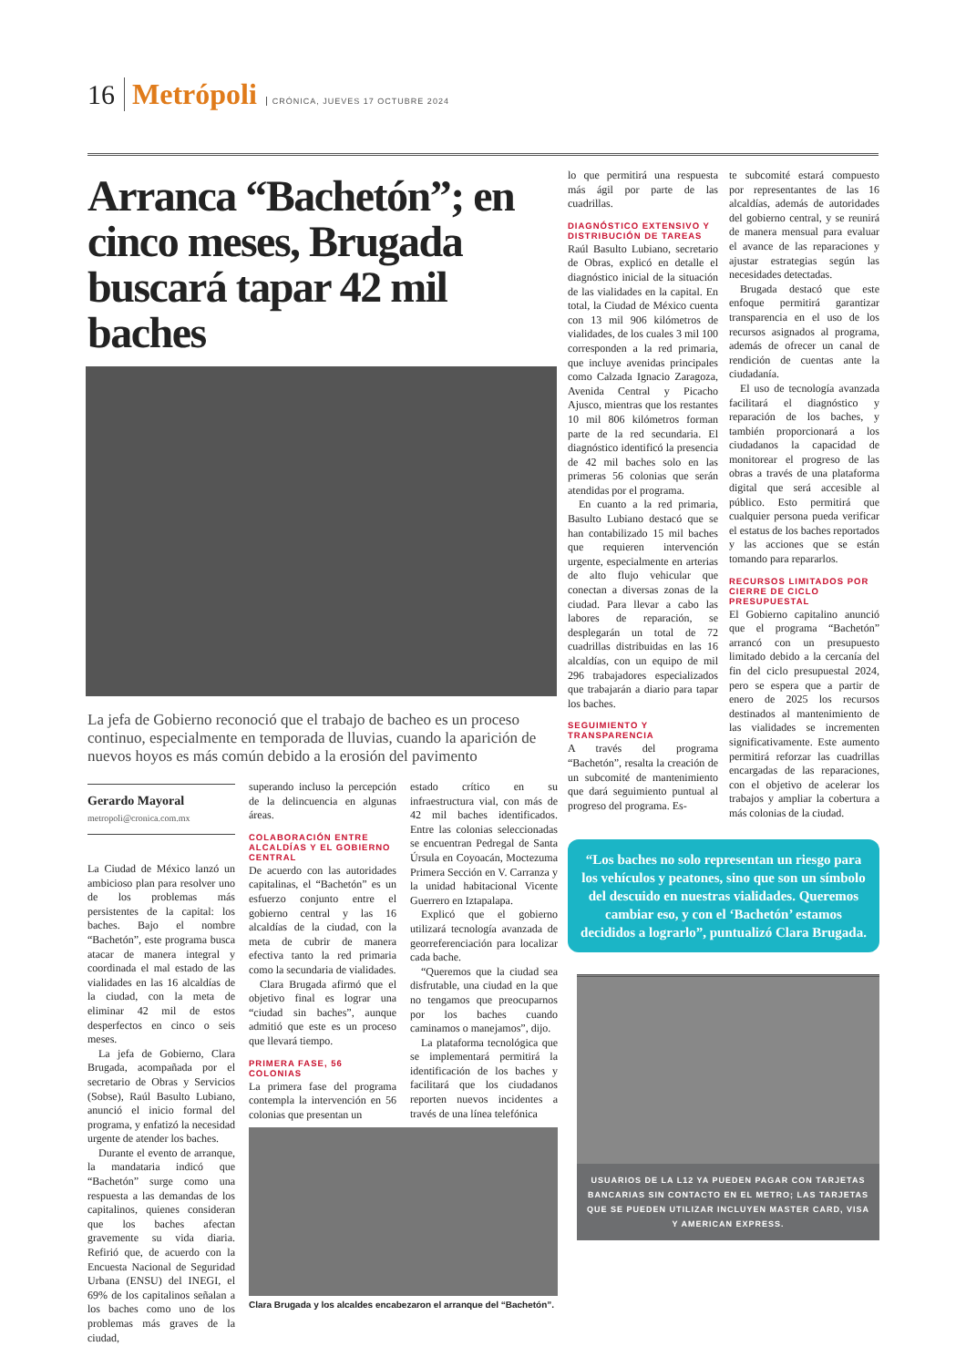16 Metrópoli CRÓNICA, JUEVES 17 OCTUBRE 2024
Arranca “Bachetón”; en cinco meses, Brugada buscará tapar 42 mil baches
La jefa de Gobierno reconoció que el trabajo de bacheo es un proceso continuo, especialmente en temporada de lluvias, cuando la aparición de nuevos hoyos es más común debido a la erosión del pavimento
Gerardo Mayoral
metropoli@cronica.com.mx
La Ciudad de México lanzó un ambicioso plan para resolver uno de los problemas más persistentes de la capital: los baches. Bajo el nombre “Bachetón”, este programa busca atacar de manera integral y coordinada el mal estado de las vialidades en las 16 alcaldías de la ciudad, con la meta de eliminar 42 mil de estos desperfectos en cinco o seis meses.
La jefa de Gobierno, Clara Brugada, acompañada por el secretario de Obras y Servicios (Sobse), Raúl Basulto Lubiano, anunció el inicio formal del programa, y enfatizó la necesidad urgente de atender los baches.
Durante el evento de arranque, la mandataria indicó que “Bachetón” surge como una respuesta a las demandas de los capitalinos, quienes consideran que los baches afectan gravemente su vida diaria. Refirió que, de acuerdo con la Encuesta Nacional de Seguridad Urbana (ENSU) del INEGI, el 69% de los capitalinos señalan a los baches como uno de los problemas más graves de la ciudad,
superando incluso la percepción de la delincuencia en algunas áreas.
COLABORACIÓN ENTRE ALCALDÍAS Y EL GOBIERNO CENTRAL
De acuerdo con las autoridades capitalinas, el “Bachetón” es un esfuerzo conjunto entre el gobierno central y las 16 alcaldías de la ciudad, con la meta de cubrir de manera efectiva tanto la red primaria como la secundaria de vialidades.
Clara Brugada afirmó que el objetivo final es lograr una “ciudad sin baches”, aunque admitió que este es un proceso que llevará tiempo.
PRIMERA FASE, 56 COLONIAS
La primera fase del programa contempla la intervención en 56 colonias que presentan un
estado crítico en su infraestructura vial, con más de 42 mil baches identificados. Entre las colonias seleccionadas se encuentran Pedregal de Santa Úrsula en Coyoacán, Moctezuma Primera Sección en V. Carranza y la unidad habitacional Vicente Guerrero en Iztapalapa.
Explicó que el gobierno utilizará tecnología avanzada de georreferenciación para localizar cada bache.
“Queremos que la ciudad sea disfrutable, una ciudad en la que no tengamos que preocuparnos por los baches cuando caminamos o manejamos”, dijo.
La plataforma tecnológica que se implementará permitirá la identificación de los baches y facilitará que los ciudadanos reporten nuevos incidentes a través de una línea telefónica
Clara Brugada y los alcaldes encabezaron el arranque del “Bachetón”.
lo que permitirá una respuesta más ágil por parte de las cuadrillas.
DIAGNÓSTICO EXTENSIVO Y DISTRIBUCIÓN DE TAREAS
Raúl Basulto Lubiano, secretario de Obras, explicó en detalle el diagnóstico inicial de la situación de las vialidades en la capital. En total, la Ciudad de México cuenta con 13 mil 906 kilómetros de vialidades, de los cuales 3 mil 100 corresponden a la red primaria, que incluye avenidas principales como Calzada Ignacio Zaragoza, Avenida Central y Picacho Ajusco, mientras que los restantes 10 mil 806 kilómetros forman parte de la red secundaria. El diagnóstico identificó la presencia de 42 mil baches solo en las primeras 56 colonias que serán atendidas por el programa.
En cuanto a la red primaria, Basulto Lubiano destacó que se han contabilizado 15 mil baches que requieren intervención urgente, especialmente en arterias de alto flujo vehicular que conectan a diversas zonas de la ciudad. Para llevar a cabo las labores de reparación, se desplegarán un total de 72 cuadrillas distribuidas en las 16 alcaldías, con un equipo de mil 296 trabajadores especializados que trabajarán a diario para tapar los baches.
SEGUIMIENTO Y TRANSPARENCIA
A través del programa “Bachetón”, resalta la creación de un subcomité de mantenimiento que dará seguimiento puntual al progreso del programa. Es-
te subcomité estará compuesto por representantes de las 16 alcaldías, además de autoridades del gobierno central, y se reunirá de manera mensual para evaluar el avance de las reparaciones y ajustar estrategias según las necesidades detectadas.
Brugada destacó que este enfoque permitirá garantizar transparencia en el uso de los recursos asignados al programa, además de ofrecer un canal de rendición de cuentas ante la ciudadanía.
El uso de tecnología avanzada facilitará el diagnóstico y reparación de los baches, y también proporcionará a los ciudadanos la capacidad de monitorear el progreso de las obras a través de una plataforma digital que será accesible al público. Esto permitirá que cualquier persona pueda verificar el estatus de los baches reportados y las acciones que se están tomando para repararlos.
RECURSOS LIMITADOS POR CIERRE DE CICLO PRESUPUESTAL
El Gobierno capitalino anunció que el programa “Bachetón” arrancó con un presupuesto limitado debido a la cercanía del fin del ciclo presupuestal 2024, pero se espera que a partir de enero de 2025 los recursos destinados al mantenimiento de las vialidades se incrementen significativamente. Este aumento permitirá reforzar las cuadrillas encargadas de las reparaciones, con el objetivo de acelerar los trabajos y ampliar la cobertura a más colonias de la ciudad.
“Los baches no solo representan un riesgo para los vehículos y peatones, sino que son un símbolo del descuido en nuestras vialidades. Queremos cambiar eso, y con el ‘Bachetón’ estamos decididos a lograrlo”, puntualizó Clara Brugada.
USUARIOS DE LA L12 YA PUEDEN PAGAR CON TARJETAS BANCARIAS SIN CONTACTO EN EL METRO; LAS TARJETAS QUE SE PUEDEN UTILIZAR INCLUYEN MASTER CARD, VISA Y AMERICAN EXPRESS.